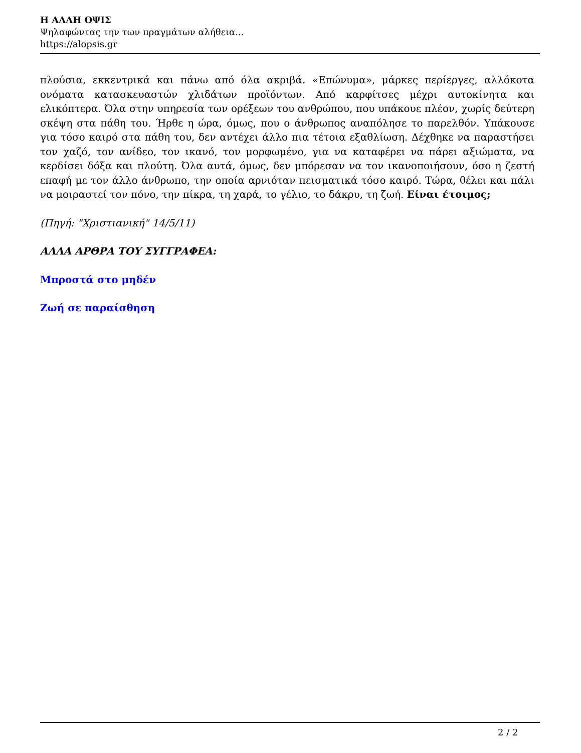Η ΑΛΛΗ ΟΨΙΣ
Ψηλαφώντας την των πραγμάτων αλήθεια...
https://alopsis.gr
πλούσια, εκκεντρικά και πάνω από όλα ακριβά. «Επώνυμα», μάρκες περίεργες, αλλόκοτα ονόματα κατασκευαστών χλιδάτων προϊόντων. Από καρφίτσες μέχρι αυτοκίνητα και ελικόπτερα. Όλα στην υπηρεσία των ορέξεων του ανθρώπου, που υπάκουε πλέον, χωρίς δεύτερη σκέψη στα πάθη του. Ήρθε η ώρα, όμως, που ο άνθρωπος αναπόλησε το παρελθόν. Υπάκουσε για τόσο καιρό στα πάθη του, δεν αντέχει άλλο πια τέτοια εξαθλίωση. Δέχθηκε να παραστήσει τον χαζό, τον ανίδεο, τον ικανό, τον μορφωμένο, για να καταφέρει να πάρει αξιώματα, να κερδίσει δόξα και πλούτη. Όλα αυτά, όμως, δεν μπόρεσαν να τον ικανοποιήσουν, όσο η ζεστή επαφή με τον άλλο άνθρωπο, την οποία αρνιόταν πεισματικά τόσο καιρό. Τώρα, θέλει και πάλι να μοιραστεί τον πόνο, την πίκρα, τη χαρά, το γέλιο, το δάκρυ, τη ζωή. Είναι έτοιμος;
(Πηγή: "Χριστιανική" 14/5/11)
ΑΛΛΑ ΑΡΘΡΑ ΤΟΥ ΣΥΓΓΡΑΦΕΑ:
Μπροστά στο μηδέν
Ζωή σε παραίσθηση
2 / 2